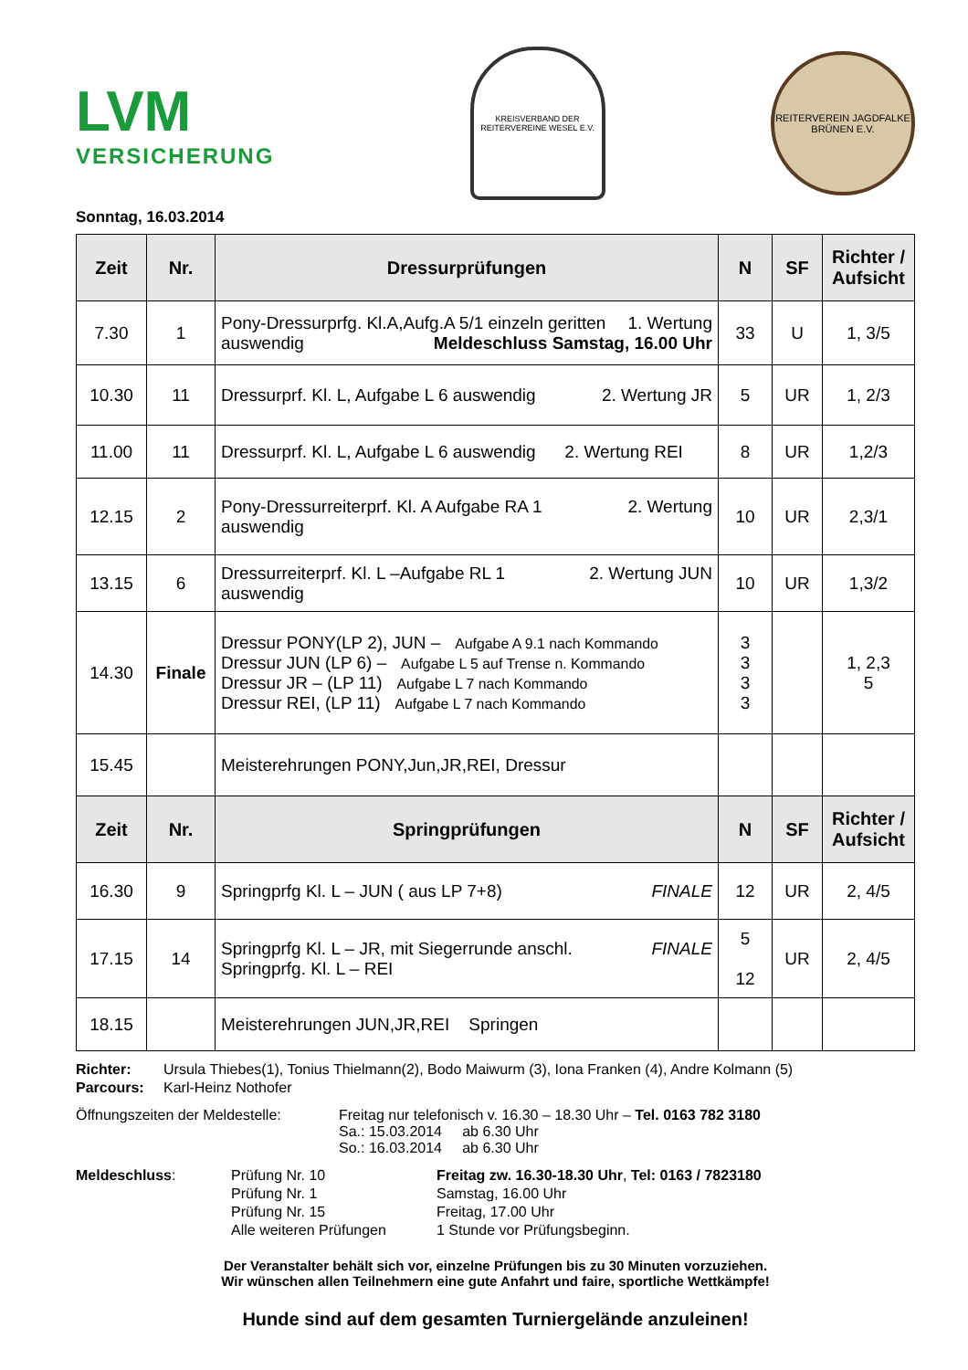LVM
VERSICHERUNG
KREISVERBAND DER REITERVEREINE WESEL E.V.
REITERVEREIN JAGDFALKE BRÜNEN E.V.
Sonntag, 16.03.2014
| Zeit | Nr. | Dressurprüfungen | N | SF | Richter / Aufsicht |
| --- | --- | --- | --- | --- | --- |
| 7.30 | 1 | Pony-Dressurprfg. Kl.A,Aufg.A 5/1 einzeln geritten 1. Wertung auswendig Meldeschluss Samstag, 16.00 Uhr | 33 | U | 1, 3/5 |
| 10.30 | 11 | Dressurprf. Kl. L, Aufgabe L 6 auswendig 2. Wertung JR | 5 | UR | 1, 2/3 |
| 11.00 | 11 | Dressurprf. Kl. L, Aufgabe L 6 auswendig 2. Wertung REI | 8 | UR | 1,2/3 |
| 12.15 | 2 | Pony-Dressurreiterprf. Kl. A Aufgabe RA 1 2. Wertung auswendig | 10 | UR | 2,3/1 |
| 13.15 | 6 | Dressurreiterprf. Kl. L –Aufgabe RL 1 2. Wertung JUN auswendig | 10 | UR | 1,3/2 |
| 14.30 | Finale | Dressur PONY(LP 2), JUN – Aufgabe A 9.1 nach Kommando Dressur JUN (LP 6) – Aufgabe L 5 auf Trense n. Kommando Dressur JR – (LP 11) Aufgabe L 7 nach Kommando Dressur REI, (LP 11) Aufgabe L 7 nach Kommando | 3 3 3 3 | | 1, 2,3 5 |
| 15.45 | | Meisterehrungen PONY,Jun,JR,REI, Dressur | | | |
| Zeit | Nr. | Springprüfungen | N | SF | Richter / Aufsicht |
| 16.30 | 9 | Springprfg Kl. L – JUN ( aus LP 7+8) FINALE | 12 | UR | 2, 4/5 |
| 17.15 | 14 | Springprfg Kl. L – JR, mit Siegerrunde anschl. FINALE Springprfg. Kl. L – REI | 5 12 | UR | 2, 4/5 |
| 18.15 | | Meisterehrungen JUN,JR,REI Springen | | | |
| Richter: | Ursula Thiebes(1), Tonius Thielmann(2), Bodo Maiwurm (3), Iona Franken (4), Andre Kolmann (5) |
| Parcours: | Karl-Heinz Nothofer |
| Öffnungszeiten der Meldestelle: | Freitag nur telefonisch v. 16.30 – 18.30 Uhr – Tel. 0163 782 3180 Sa.: 15.03.2014 ab 6.30 Uhr So.: 16.03.2014 ab 6.30 Uhr |
| Meldeschluss : | Prüfung Nr. 10 | Freitag zw. 16.30-18.30 Uhr , Tel: 0163 / 7823180 |
| | Prüfung Nr. 1 | Samstag, 16.00 Uhr |
| | Prüfung Nr. 15 | Freitag, 17.00 Uhr |
| | Alle weiteren Prüfungen | 1 Stunde vor Prüfungsbeginn. |
Der Veranstalter behält sich vor, einzelne Prüfungen bis zu 30 Minuten vorzuziehen.
Wir wünschen allen Teilnehmern eine gute Anfahrt und faire, sportliche Wettkämpfe!
Hunde sind auf dem gesamten Turniergelände anzuleinen!